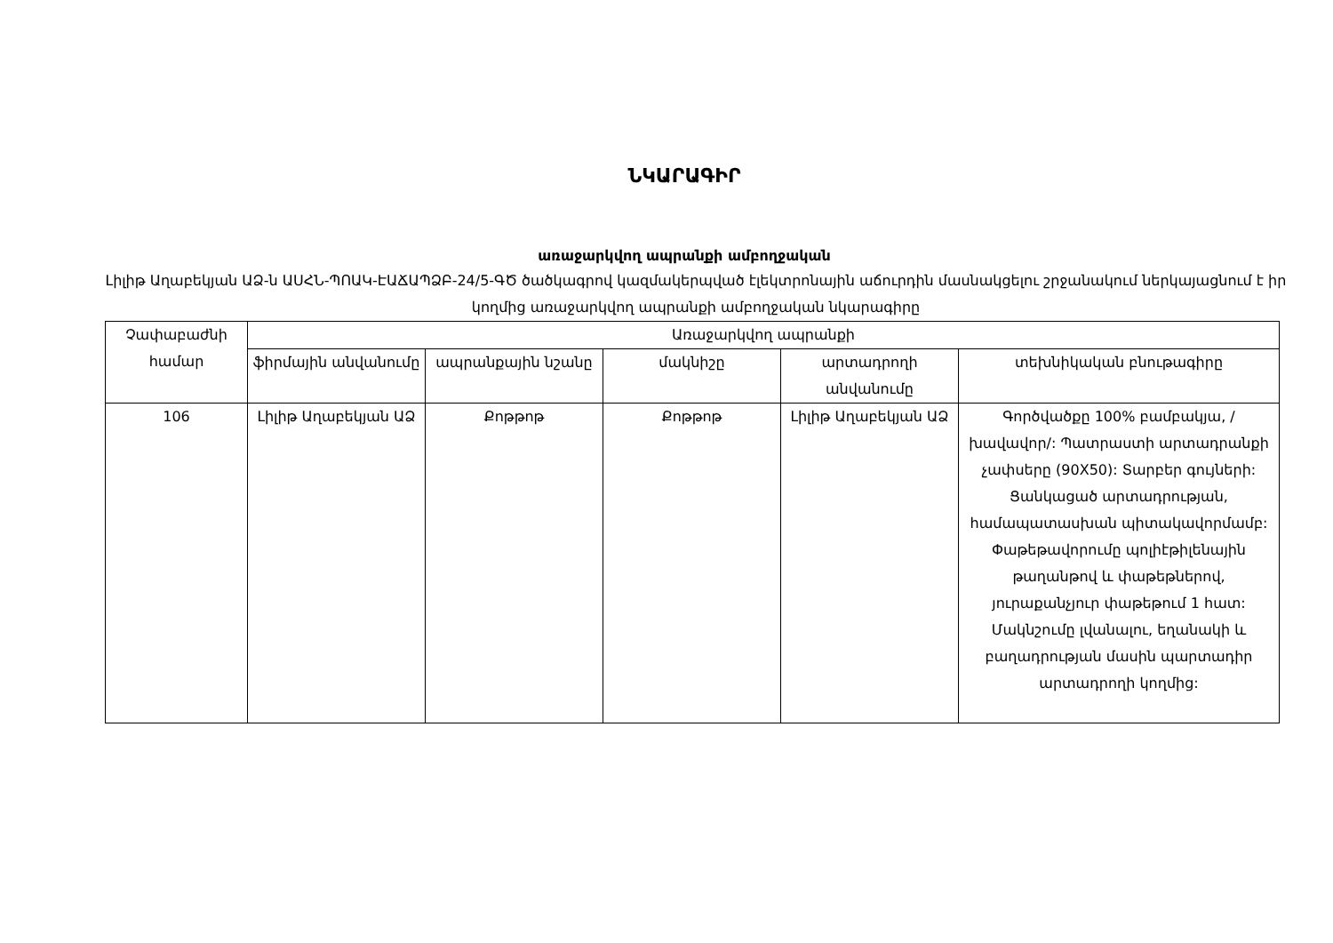ՆԿԱՐԱԳԻՐ
առաջարկվող ապրանքի ամբողջական
Լիլիթ Աղաբեկյան ԱՁ-ն ԱՍՀՆ-ՊՈԱԿ-ԷԱՃԱՊՁԲ-24/5-ԳԾ ծածկագրով կազմակերպված էլեկտրոնային աճուրդին մասնակցելու շրջանակում ներկայացնում է իր կողմից առաջարկվող ապրանքի ամբողջական նկարագիրը
| Չափաբաժնի համար | Առաջարկվող ապրանքի | | | | |
| --- | --- | --- | --- | --- | --- |
| | ֆիրմային անվանումը | ապրանքային նշանը | մակնիշը | արտադրողի անվանումը | տեխնիկական բնութագիրը |
| 106 | Լիլիթ Աղաբեկյան ԱՁ | Քոթթոթ | Քոթթոթ | Լիլիթ Աղաբեկյան ԱՁ | Գործվածքը 100% բամբակյա, /խավավոր/: Պատրաստի արտադրանքի չափսերը (90X50): Տարբեր գույների: Ցանկացած արտադրության, համապատասխան պիտակավորմամբ: Փաթեթավորումը պոլիէթիլենային թաղանթով և փաթեթներով, յուրաքանչյուր փաթեթում 1 հատ: Մակնշումը լվանալու, եղանակի և բաղադրության մասին պարտադիր արտադրողի կողմից: |